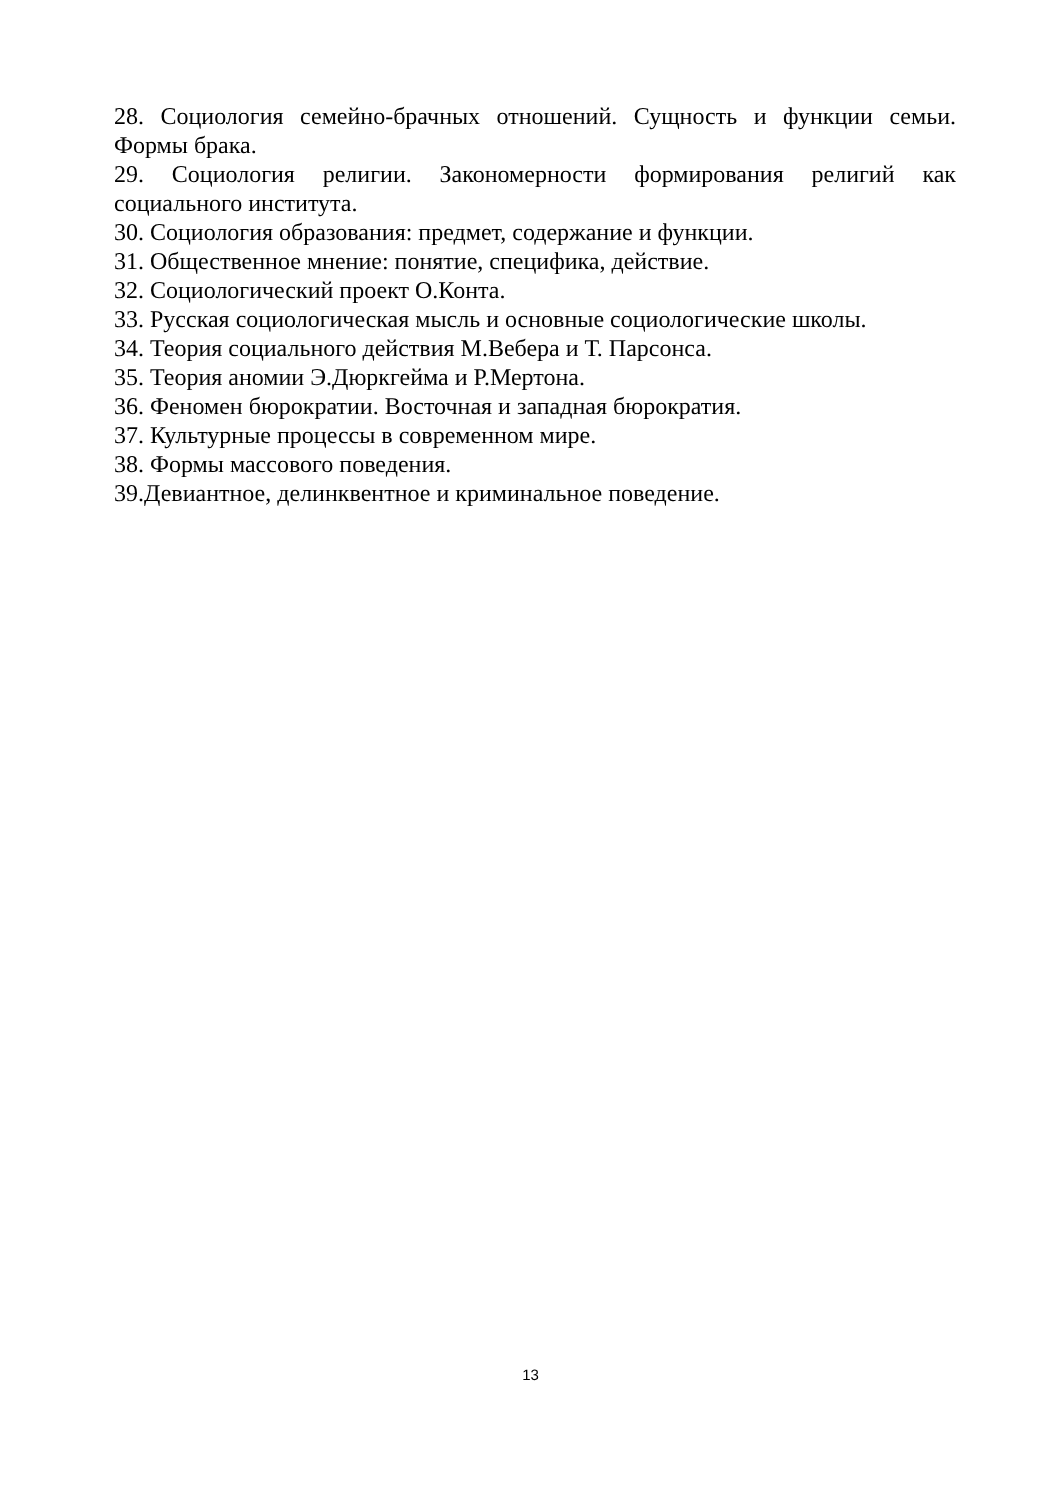28. Социология семейно-брачных отношений. Сущность и функции семьи. Формы брака.
29. Социология религии. Закономерности формирования религий как социального института.
30. Социология образования: предмет, содержание и функции.
31. Общественное мнение: понятие, специфика, действие.
32. Социологический проект О.Конта.
33. Русская социологическая мысль и основные социологические школы.
34. Теория социального действия М.Вебера и Т. Парсонса.
35. Теория аномии Э.Дюркгейма и Р.Мертона.
36. Феномен бюрократии. Восточная и западная бюрократия.
37. Культурные процессы в современном мире.
38. Формы массового поведения.
39.Девиантное, делинквентное и криминальное поведение.
13